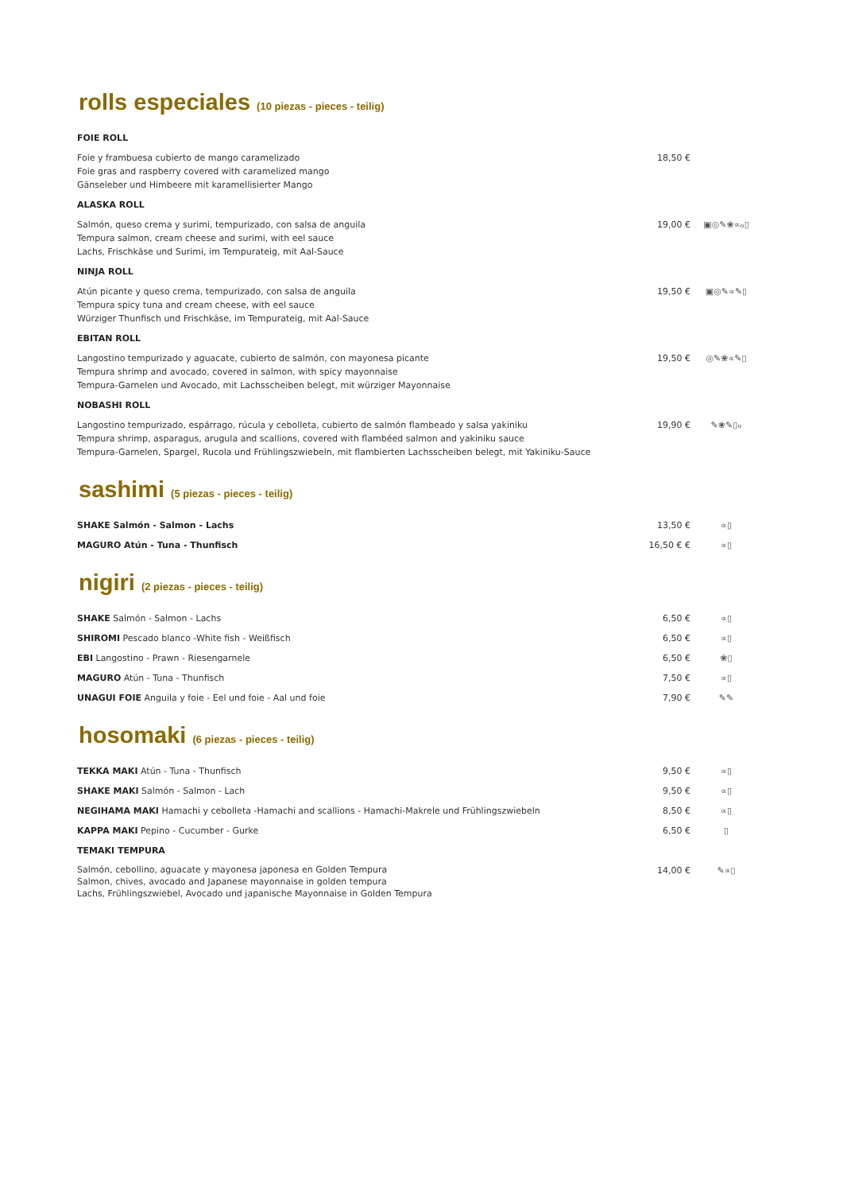rolls especiales (10 piezas - pieces - teilig)
FOIE ROLL
Foie y frambuesa cubierto de mango caramelizado
Foie gras and raspberry covered with caramelized mango
Gänseleber und Himbeere mit karamellisierter Mango
18,50 €
ALASKA ROLL
Salmón, queso crema y surimi, tempurizado, con salsa de anguila
Tempura salmon, cream cheese and surimi, with eel sauce
Lachs, Frischkäse und Surimi, im Tempurateig, mit Aal-Sauce
19,00 € ▣◎✎❀∝ℴ▯
NINJA ROLL
Atún picante y queso crema, tempurizado, con salsa de anguila
Tempura spicy tuna and cream cheese, with eel sauce
Würziger Thunfisch und Frischkäse, im Tempurateig, mit Aal-Sauce
19,50 € ▣◎✎∝✎▯
EBITAN ROLL
Langostino tempurizado y aguacate, cubierto de salmón, con mayonesa picante
Tempura shrimp and avocado, covered in salmon, with spicy mayonnaise
Tempura-Garnelen und Avocado, mit Lachsscheiben belegt, mit würziger Mayonnaise
19,50 € ◎✎❀∝✎▯
NOBASHI ROLL
Langostino tempurizado, espárrago, rúcula y cebolleta, cubierto de salmón flambeado y salsa yakiniku
Tempura shrimp, asparagus, arugula and scallions, covered with flambéed salmon and yakiniku sauce
Tempura-Garnelen, Spargel, Rucola und Frühlingszwiebeln, mit flambierten Lachsscheiben belegt, mit Yakiniku-Sauce
19,90 € ✎❀✎▯ℴ
sashimi (5 piezas - pieces - teilig)
SHAKE Salmón - Salmon - Lachs 13,50 € ∝▯
MAGURO Atún - Tuna - Thunfisch 16,50 € € ∝▯
nigiri (2 piezas - pieces - teilig)
SHAKE Salmón - Salmon - Lachs 6,50 € ∝▯
SHIROMI Pescado blanco -White fish - Weißfisch 6,50 € ∝▯
EBI Langostino - Prawn - Riesengarnele 6,50 € ❀▯
MAGURO Atún - Tuna - Thunfisch 7,50 € ∝▯
UNAGUI FOIE Anguila y foie - Eel und foie - Aal und foie 7,90 € ✎✎
hosomaki (6 piezas - pieces - teilig)
TEKKA MAKI Atún - Tuna - Thunfisch 9,50 € ∝▯
SHAKE MAKI Salmón - Salmon - Lach 9,50 € ∝▯
NEGIHAMA MAKI Hamachi y cebolleta -Hamachi and scallions - Hamachi-Makrele und Frühlingszwiebeln 8,50 € ∝▯
KAPPA MAKI Pepino - Cucumber - Gurke 6,50 € ▯
TEMAKI TEMPURA
Salmón, cebollino, aguacate y mayonesa japonesa en Golden Tempura
Salmon, chives, avocado and Japanese mayonnaise in golden tempura
Lachs, Frühlingszwiebel, Avocado und japanische Mayonnaise in Golden Tempura
14,00 € ✎∝▯